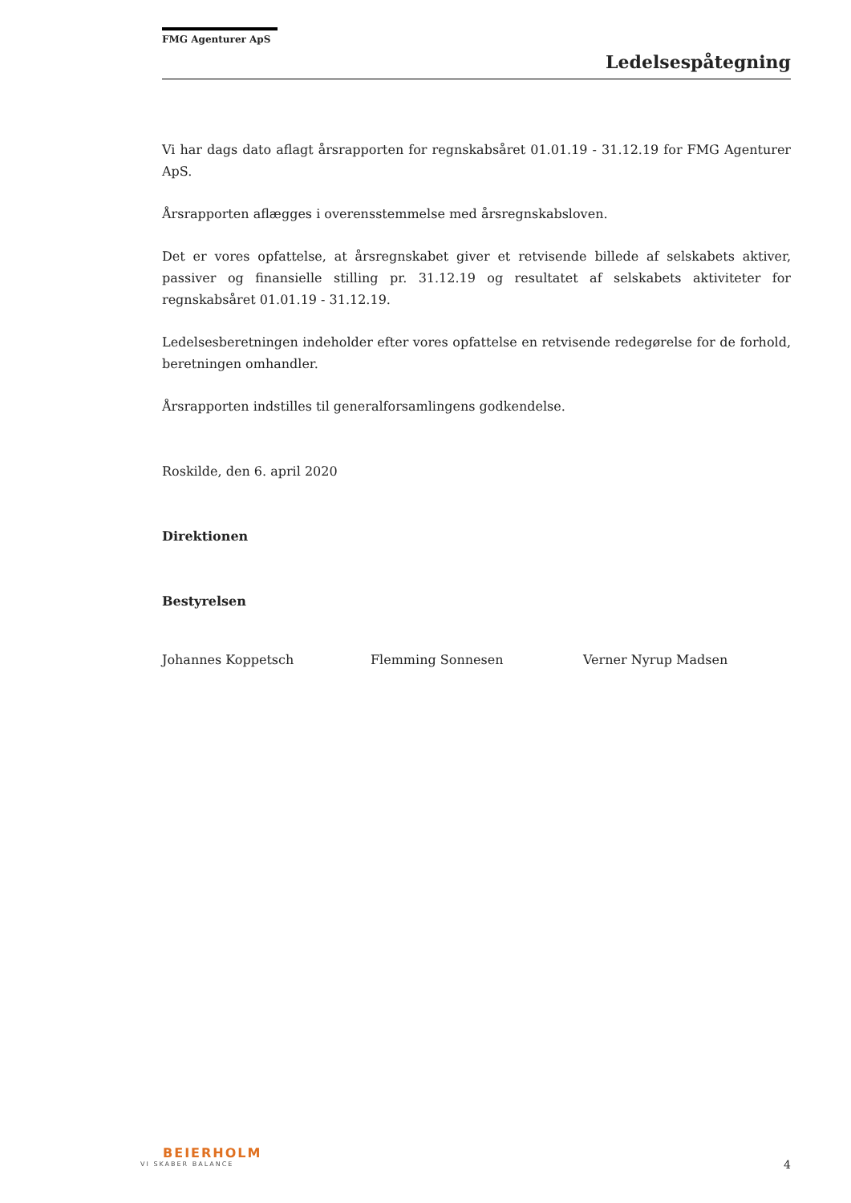FMG Agenturer ApS
Ledelsespåtegning
Vi har dags dato aflagt årsrapporten for regnskabsåret 01.01.19 - 31.12.19 for FMG Agenturer ApS.
Årsrapporten aflægges i overensstemmelse med årsregnskabsloven.
Det er vores opfattelse, at årsregnskabet giver et retvisende billede af selskabets aktiver, passiver og finansielle stilling pr. 31.12.19 og resultatet af selskabets aktiviteter for regnskabsåret 01.01.19 - 31.12.19.
Ledelsesberetningen indeholder efter vores opfattelse en retvisende redegørelse for de forhold, beretningen omhandler.
Årsrapporten indstilles til generalforsamlingens godkendelse.
Roskilde, den 6. april 2020
Direktionen
Bestyrelsen
Johannes Koppetsch Flemming Sonnesen Verner Nyrup Madsen
BEIERHOLM
VI SKABER BALANCE
4